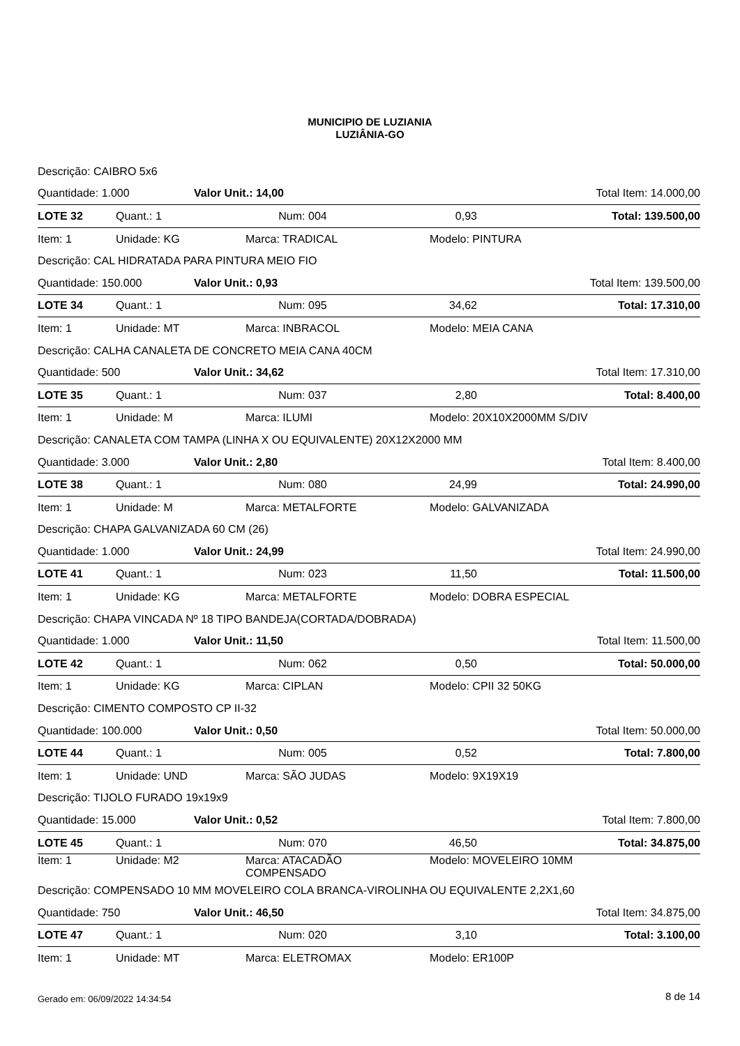MUNICIPIO DE LUZIANIA
LUZIÂNIA-GO
| Descrição: CAIBRO 5x6 | | | | | | |
| Quantidade: 1.000 | | Valor Unit.: 14,00 | | | Total Item: 14.000,00 | |
| LOTE 32 | Quant.: 1 | | Num: 004 | 0,93 | | Total: 139.500,00 |
| Item: 1 | Unidade: KG | | Marca: TRADICAL | | Modelo: PINTURA | |
| Descrição: CAL HIDRATADA PARA PINTURA MEIO FIO | | | | | | |
| Quantidade: 150.000 | | Valor Unit.: 0,93 | | | Total Item: 139.500,00 | |
| LOTE 34 | Quant.: 1 | | Num: 095 | 34,62 | | Total: 17.310,00 |
| Item: 1 | Unidade: MT | | Marca: INBRACOL | | Modelo: MEIA CANA | |
| Descrição: CALHA CANALETA DE CONCRETO MEIA CANA 40CM | | | | | | |
| Quantidade: 500 | | Valor Unit.: 34,62 | | | Total Item: 17.310,00 | |
| LOTE 35 | Quant.: 1 | | Num: 037 | 2,80 | | Total: 8.400,00 |
| Item: 1 | Unidade: M | | Marca: ILUMI | | Modelo: 20X10X2000MM S/DIV | |
| Descrição: CANALETA COM TAMPA (LINHA X OU EQUIVALENTE) 20X12X2000 MM | | | | | | |
| Quantidade: 3.000 | | Valor Unit.: 2,80 | | | Total Item: 8.400,00 | |
| LOTE 38 | Quant.: 1 | | Num: 080 | 24,99 | | Total: 24.990,00 |
| Item: 1 | Unidade: M | | Marca: METALFORTE | | Modelo: GALVANIZADA | |
| Descrição: CHAPA GALVANIZADA 60 CM (26) | | | | | | |
| Quantidade: 1.000 | | Valor Unit.: 24,99 | | | Total Item: 24.990,00 | |
| LOTE 41 | Quant.: 1 | | Num: 023 | 11,50 | | Total: 11.500,00 |
| Item: 1 | Unidade: KG | | Marca: METALFORTE | | Modelo: DOBRA ESPECIAL | |
| Descrição: CHAPA VINCADA Nº 18 TIPO BANDEJA(CORTADA/DOBRADA) | | | | | | |
| Quantidade: 1.000 | | Valor Unit.: 11,50 | | | Total Item: 11.500,00 | |
| LOTE 42 | Quant.: 1 | | Num: 062 | 0,50 | | Total: 50.000,00 |
| Item: 1 | Unidade: KG | | Marca: CIPLAN | | Modelo: CPII 32 50KG | |
| Descrição: CIMENTO COMPOSTO CP II-32 | | | | | | |
| Quantidade: 100.000 | | Valor Unit.: 0,50 | | | Total Item: 50.000,00 | |
| LOTE 44 | Quant.: 1 | | Num: 005 | 0,52 | | Total: 7.800,00 |
| Item: 1 | Unidade: UND | | Marca: SÃO JUDAS | | Modelo: 9X19X19 | |
| Descrição: TIJOLO FURADO 19x19x9 | | | | | | |
| Quantidade: 15.000 | | Valor Unit.: 0,52 | | | Total Item: 7.800,00 | |
| LOTE 45 | Quant.: 1 | | Num: 070 | 46,50 | | Total: 34.875,00 |
| Item: 1 | Unidade: M2 | | Marca: ATACADÃO COMPENSADO | | Modelo: MOVELEIRO 10MM | |
| Descrição: COMPENSADO 10 MM MOVELEIRO COLA BRANCA-VIROLINHA OU EQUIVALENTE 2,2X1,60 | | | | | | |
| Quantidade: 750 | | Valor Unit.: 46,50 | | | Total Item: 34.875,00 | |
| LOTE 47 | Quant.: 1 | | Num: 020 | 3,10 | | Total: 3.100,00 |
| Item: 1 | Unidade: MT | | Marca: ELETROMAX | | Modelo: ER100P | |
Gerado em: 06/09/2022 14:34:54 8 de 14